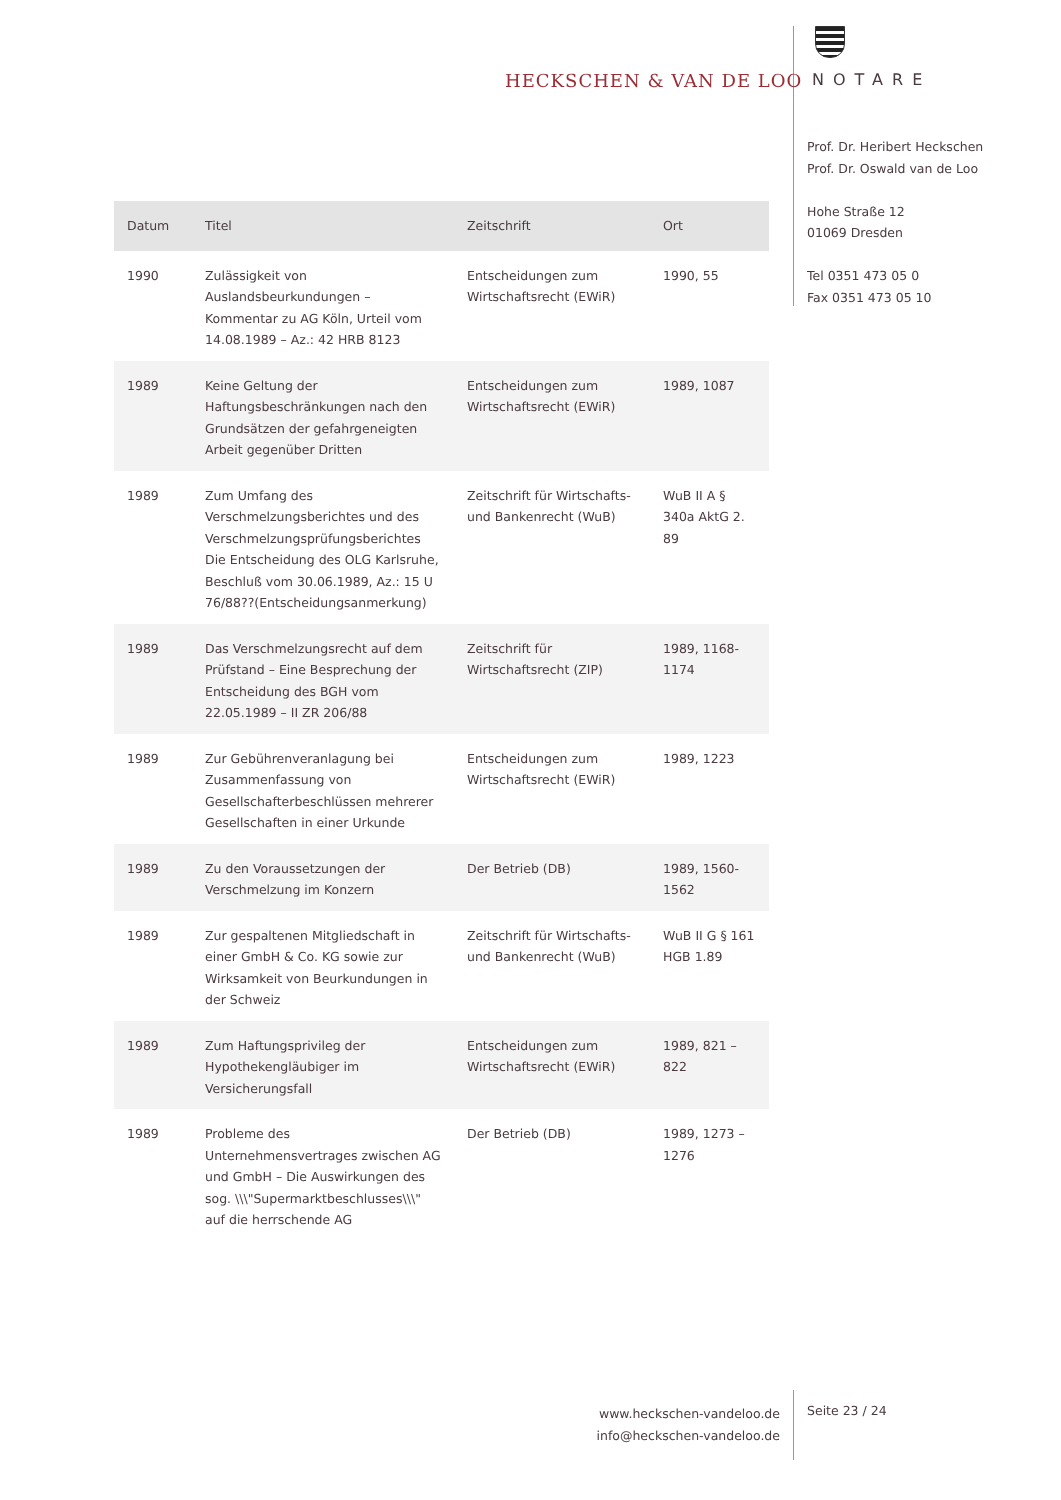HECKSCHEN & VAN DE LOO NOTARE
Prof. Dr. Heribert Heckschen
Prof. Dr. Oswald van de Loo
Hohe Straße 12
01069 Dresden
Tel 0351 473 05 0
Fax 0351 473 05 10
| Datum | Titel | Zeitschrift | Ort |
| --- | --- | --- | --- |
| 1990 | Zulässigkeit von Auslandsbeurkundungen – Kommentar zu AG Köln, Urteil vom 14.08.1989 – Az.: 42 HRB 8123 | Entscheidungen zum Wirtschaftsrecht (EWiR) | 1990, 55 |
| 1989 | Keine Geltung der Haftungsbeschränkungen nach den Grundsätzen der gefahrgeneigten Arbeit gegenüber Dritten | Entscheidungen zum Wirtschaftsrecht (EWiR) | 1989, 1087 |
| 1989 | Zum Umfang des Verschmelzungsberichtes und des Verschmelzungsprüfungsberichtes Die Entscheidung des OLG Karlsruhe, Beschluß vom 30.06.1989, Az.: 15 U 76/88??(Entscheidungsanmerkung) | Zeitschrift für Wirtschafts- und Bankenrecht (WuB) | WuB II A § 340a AktG 2. 89 |
| 1989 | Das Verschmelzungsrecht auf dem Prüfstand – Eine Besprechung der Entscheidung des BGH vom 22.05.1989 – II ZR 206/88 | Zeitschrift für Wirtschaftsrecht (ZIP) | 1989, 1168-1174 |
| 1989 | Zur Gebührenveranlagung bei Zusammenfassung von Gesellschafterbeschlüssen mehrerer Gesellschaften in einer Urkunde | Entscheidungen zum Wirtschaftsrecht (EWiR) | 1989, 1223 |
| 1989 | Zu den Voraussetzungen der Verschmelzung im Konzern | Der Betrieb (DB) | 1989, 1560-1562 |
| 1989 | Zur gespaltenen Mitgliedschaft in einer GmbH & Co. KG sowie zur Wirksamkeit von Beurkundungen in der Schweiz | Zeitschrift für Wirtschafts- und Bankenrecht (WuB) | WuB II G § 161 HGB 1.89 |
| 1989 | Zum Haftungsprivileg der Hypothekengläubiger im Versicherungsfall | Entscheidungen zum Wirtschaftsrecht (EWiR) | 1989, 821 – 822 |
| 1989 | Probleme des Unternehmensvertrages zwischen AG und GmbH – Die Auswirkungen des sog. \\\"Supermarktbeschlusses\\\" auf die herrschende AG | Der Betrieb (DB) | 1989, 1273 – 1276 |
www.heckschen-vandeloo.de
info@heckschen-vandeloo.de
Seite 23 / 24